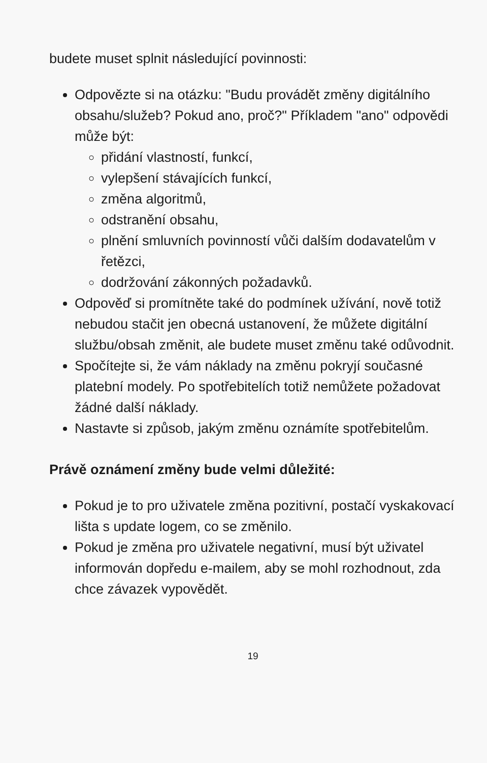budete muset splnit následující povinnosti:
Odpovězte si na otázku: "Budu provádět změny digitálního obsahu/služeb? Pokud ano, proč?" Příkladem "ano" odpovědi může být:
přidání vlastností, funkcí,
vylepšení stávajících funkcí,
změna algoritmů,
odstranění obsahu,
plnění smluvních povinností vůči dalším dodavatelům v řetězci,
dodržování zákonných požadavků.
Odpověď si promítněte také do podmínek užívání, nově totiž nebudou stačit jen obecná ustanovení, že můžete digitální službu/obsah změnit, ale budete muset změnu také odůvodnit.
Spočítejte si, že vám náklady na změnu pokryjí současné platební modely. Po spotřebitelích totiž nemůžete požadovat žádné další náklady.
Nastavte si způsob, jakým změnu oznámíte spotřebitelům.
Právě oznámení změny bude velmi důležité:
Pokud je to pro uživatele změna pozitivní, postačí vyskakovací lišta s update logem, co se změnilo.
Pokud je změna pro uživatele negativní, musí být uživatel informován dopředu e-mailem, aby se mohl rozhodnout, zda chce závazek vypovědět.
19